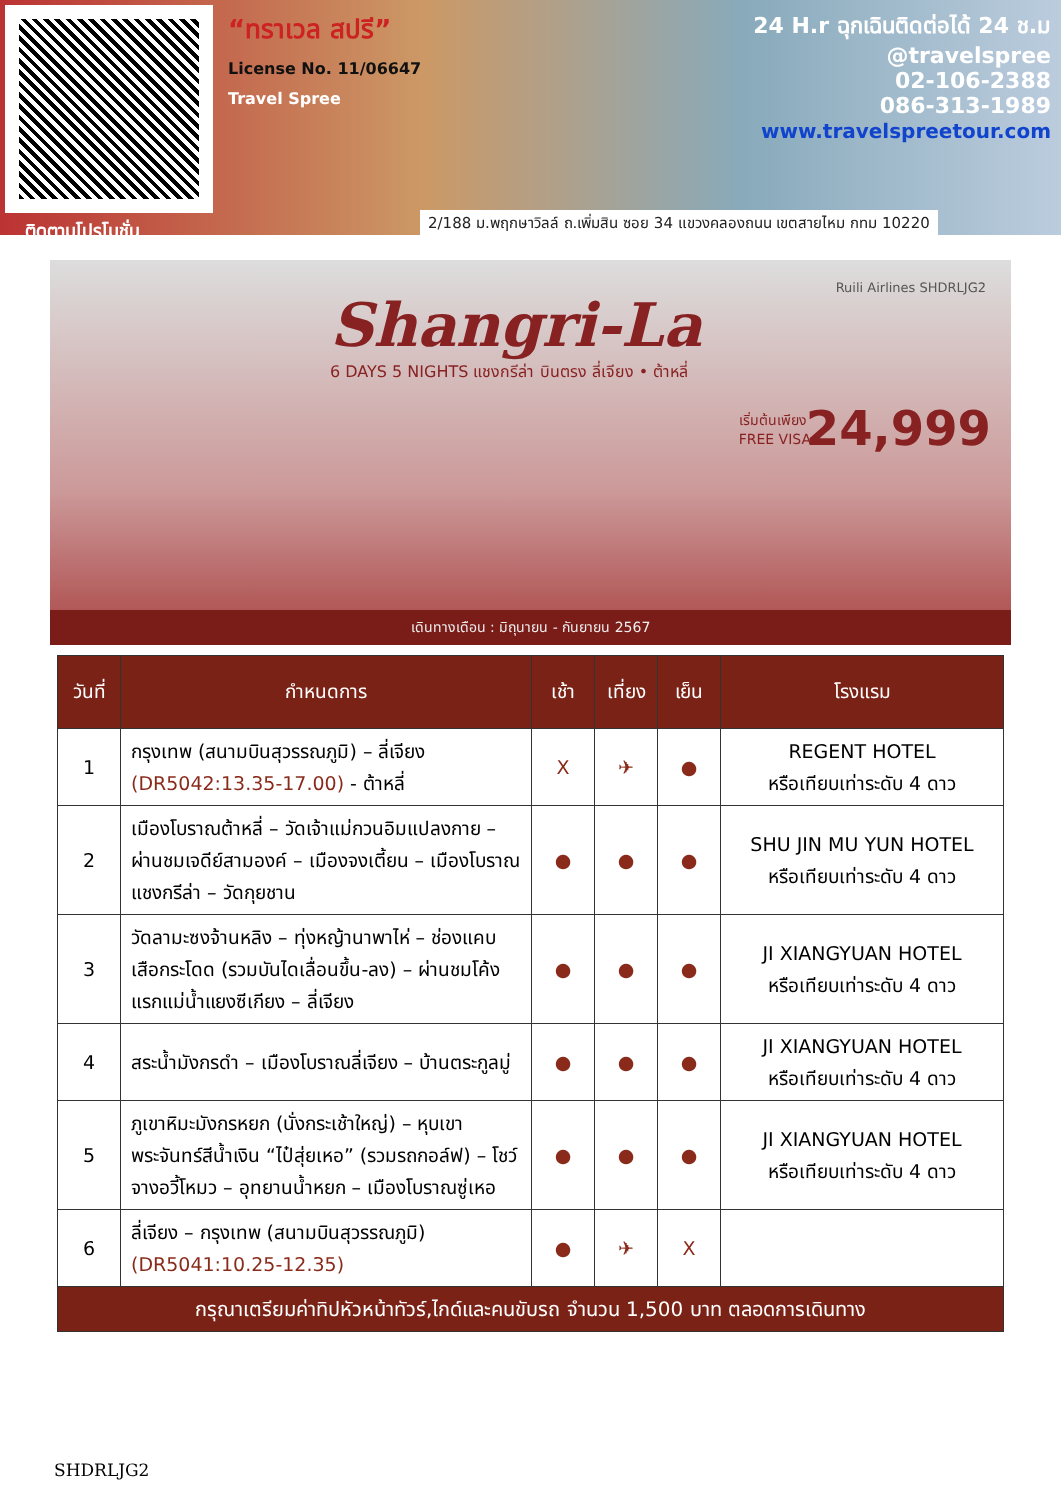ติดตามโปรโมชั่น
“ทราเวล สปรี”
License No. 11/06647
Travel Spree
24 H.r ฉุกเฉินติดต่อได้ 24 ช.ม
@travelspree
02-106-2388
086-313-1989
www.travelspreetour.com
2/188 ม.พฤกษาวิลล์ ถ.เพิ่มสิน ซอย 34 แขวงคลองถนน เขตสายไหม กทม 10220
Ruili Airlines SHDRLJG2
Shangri-La
6 DAYS 5 NIGHTS แชงกรีล่า บินตรง ลี่เจียง • ต้าหลี่
เริ่มต้นเพียง
FREE VISA
24,999
เดินทางเดือน : มิถุนายน - กันยายน 2567
| วันที่ | กำหนดการ | เช้า | เที่ยง | เย็น | โรงแรม |
| --- | --- | --- | --- | --- | --- |
| 1 | กรุงเทพ (สนามบินสุวรรณภูมิ) – ลี่เจียง (DR5042:13.35-17.00) - ต้าหลี่ | X | ✈ | ● | REGENT HOTEL หรือเทียบเท่าระดับ 4 ดาว |
| 2 | เมืองโบราณต้าหลี่ – วัดเจ้าแม่กวนอิมแปลงกาย – ผ่านชมเจดีย์สามองค์ – เมืองจงเตี้ยน – เมืองโบราณแชงกรีล่า – วัดกุยชาน | ● | ● | ● | SHU JIN MU YUN HOTEL หรือเทียบเท่าระดับ 4 ดาว |
| 3 | วัดลามะซงจ้านหลิง – ทุ่งหญ้านาพาไห่ – ช่องแคบเสือกระโดด (รวมบันไดเลื่อนขึ้น-ลง) – ผ่านชมโค้งแรกแม่น้ำแยงซีเกียง – ลี่เจียง | ● | ● | ● | JI XIANGYUAN HOTEL หรือเทียบเท่าระดับ 4 ดาว |
| 4 | สระน้ำมังกรดำ – เมืองโบราณลี่เจียง – บ้านตระกูลมู่ | ● | ● | ● | JI XIANGYUAN HOTEL หรือเทียบเท่าระดับ 4 ดาว |
| 5 | ภูเขาหิมะมังกรหยก (นั่งกระเช้าใหญ่) – หุบเขาพระจันทร์สีน้ำเงิน “ไป๋สุ่ยเหอ” (รวมรถกอล์ฟ) – โชว์จางอวี้โหมว – อุทยานน้ำหยก – เมืองโบราณซู่เหอ | ● | ● | ● | JI XIANGYUAN HOTEL หรือเทียบเท่าระดับ 4 ดาว |
| 6 | ลี่เจียง – กรุงเทพ (สนามบินสุวรรณภูมิ) (DR5041:10.25-12.35) | ● | ✈ | X | |
| กรุณาเตรียมค่าทิปหัวหน้าทัวร์,ไกด์และคนขับรถ จำนวน 1,500 บาท ตลอดการเดินทาง | | | | | |
SHDRLJG2